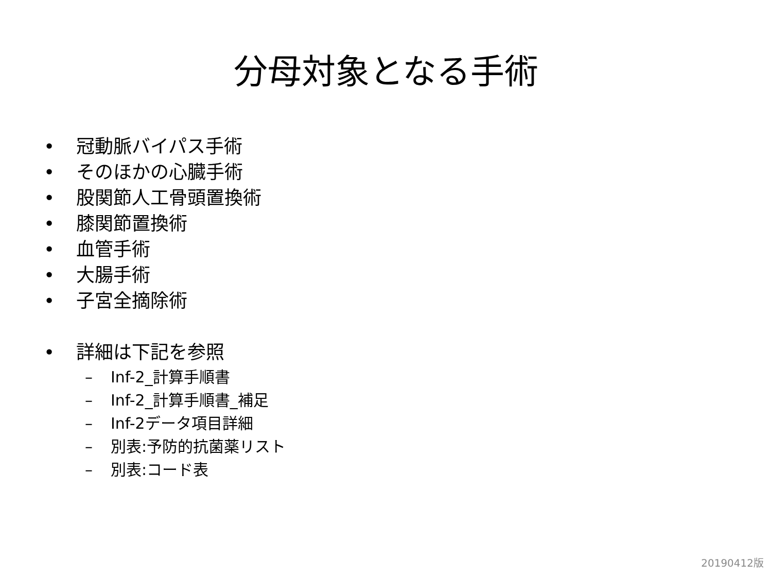分母対象となる手術
• 冠動脈バイパス手術
• そのほかの心臓手術
• 股関節人工骨頭置換術
• 膝関節置換術
• 血管手術
• 大腸手術
• 子宮全摘除術
• 詳細は下記を参照
– Inf-2_計算手順書
– Inf-2_計算手順書_補足
– Inf-2データ項目詳細
– 別表:予防的抗菌薬リスト
– 別表:コード表
20190412版